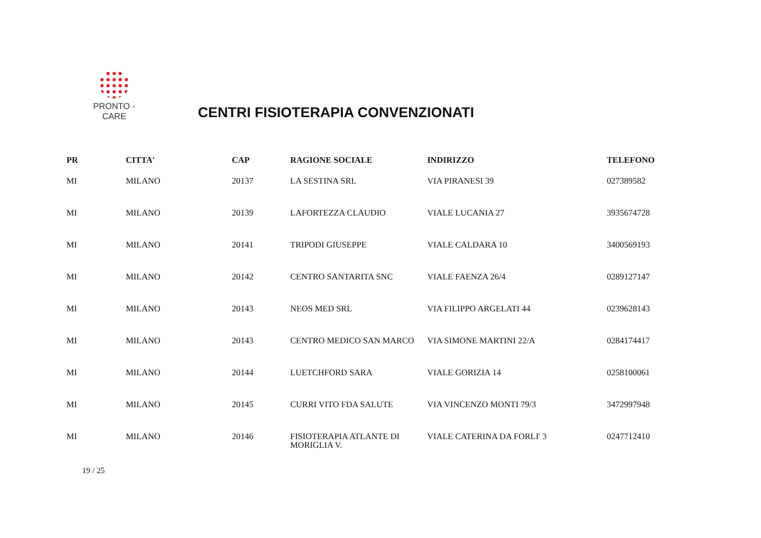PRONTO - CARE
CENTRI FISIOTERAPIA CONVENZIONATI
| PR | CITTA' | CAP | RAGIONE SOCIALE | INDIRIZZO | TELEFONO |
| --- | --- | --- | --- | --- | --- |
| MI | MILANO | 20137 | LA SESTINA SRL | VIA PIRANESI 39 | 027389582 |
| MI | MILANO | 20139 | LAFORTEZZA CLAUDIO | VIALE LUCANIA 27 | 3935674728 |
| MI | MILANO | 20141 | TRIPODI GIUSEPPE | VIALE CALDARA 10 | 3400569193 |
| MI | MILANO | 20142 | CENTRO SANTARITA SNC | VIALE FAENZA 26/4 | 0289127147 |
| MI | MILANO | 20143 | NEOS MED SRL | VIA FILIPPO ARGELATI 44 | 0239628143 |
| MI | MILANO | 20143 | CENTRO MEDICO SAN MARCO | VIA SIMONE MARTINI 22/A | 0284174417 |
| MI | MILANO | 20144 | LUETCHFORD SARA | VIALE GORIZIA 14 | 0258100061 |
| MI | MILANO | 20145 | CURRI VITO FDA SALUTE | VIA VINCENZO MONTI 79/3 | 3472997948 |
| MI | MILANO | 20146 | FISIOTERAPIA ATLANTE DI MORIGLIA V. | VIALE CATERINA DA FORLI' 3 | 0247712410 |
19 / 25